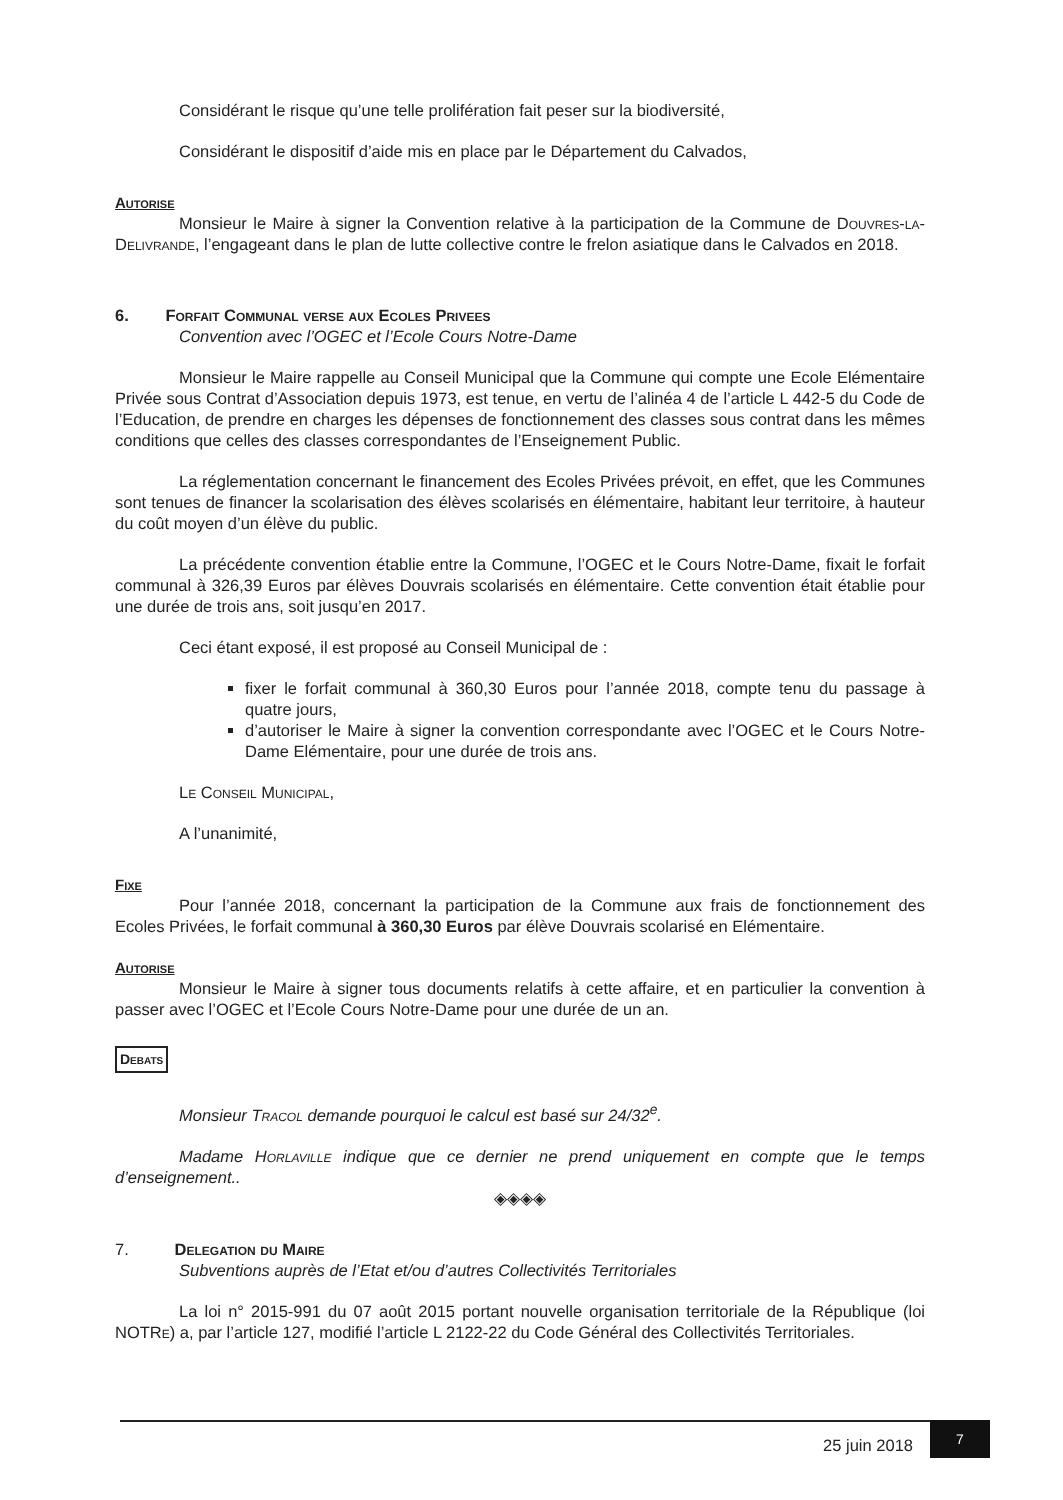Considérant le risque qu’une telle prolifération fait peser sur la biodiversité,
Considérant le dispositif d’aide mis en place par le Département du Calvados,
Autorise
Monsieur le Maire à signer la Convention relative à la participation de la Commune de Douvres-la-Delivrande, l’engageant dans le plan de lutte collective contre le frelon asiatique dans le Calvados en 2018.
6. Forfait Communal verse aux Ecoles Privees
Convention avec l’OGEC et l’Ecole Cours Notre-Dame
Monsieur le Maire rappelle au Conseil Municipal que la Commune qui compte une Ecole Elémentaire Privée sous Contrat d’Association depuis 1973, est tenue, en vertu de l’alinéa 4 de l’article L 442-5 du Code de l’Education, de prendre en charges les dépenses de fonctionnement des classes sous contrat dans les mêmes conditions que celles des classes correspondantes de l’Enseignement Public.
La réglementation concernant le financement des Ecoles Privées prévoit, en effet, que les Communes sont tenues de financer la scolarisation des élèves scolarisés en élémentaire, habitant leur territoire, à hauteur du coût moyen d’un élève du public.
La précédente convention établie entre la Commune, l’OGEC et le Cours Notre-Dame, fixait le forfait communal à 326,39 Euros par élèves Douvrais scolarisés en élémentaire. Cette convention était établie pour une durée de trois ans, soit jusqu’en 2017.
Ceci étant exposé, il est proposé au Conseil Municipal de :
fixer le forfait communal à 360,30 Euros pour l’année 2018, compte tenu du passage à quatre jours,
d’autoriser le Maire à signer la convention correspondante avec l’OGEC et le Cours Notre-Dame Elémentaire, pour une durée de trois ans.
Le Conseil Municipal,
A l’unanimité,
Fixe
Pour l’année 2018, concernant la participation de la Commune aux frais de fonctionnement des Ecoles Privées, le forfait communal à 360,30 Euros par élève Douvrais scolarisé en Elémentaire.
Autorise
Monsieur le Maire à signer tous documents relatifs à cette affaire, et en particulier la convention à passer avec l’OGEC et l’Ecole Cours Notre-Dame pour une durée de un an.
Debats
Monsieur Tracol demande pourquoi le calcul est basé sur 24/32<sup>e</sup>.
Madame Horlaville indique que ce dernier ne prend uniquement en compte que le temps d’enseignement..
◈◈◈◈
7. Delegation du Maire
Subventions auprès de l’Etat et/ou d’autres Collectivités Territoriales
La loi n° 2015-991 du 07 août 2015 portant nouvelle organisation territoriale de la République (loi NOTRe) a, par l’article 127, modifié l’article L 2122-22 du Code Général des Collectivités Territoriales.
25 juin 2018
7